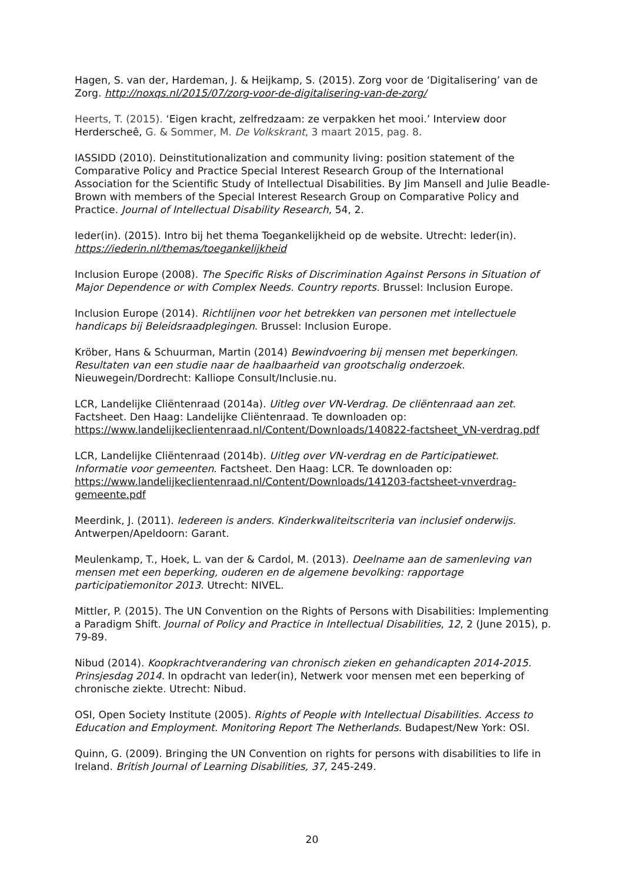Hagen, S. van der, Hardeman, J. & Heijkamp, S. (2015). Zorg voor de ‘Digitalisering’ van de Zorg. http://noxqs.nl/2015/07/zorg-voor-de-digitalisering-van-de-zorg/
Heerts, T. (2015). ‘Eigen kracht, zelfredzaam: ze verpakken het mooi.’ Interview door Herderscheê, G. & Sommer, M. De Volkskrant, 3 maart 2015, pag. 8.
IASSIDD (2010). Deinstitutionalization and community living: position statement of the Comparative Policy and Practice Special Interest Research Group of the International Association for the Scientific Study of Intellectual Disabilities. By Jim Mansell and Julie Beadle-Brown with members of the Special Interest Research Group on Comparative Policy and Practice. Journal of Intellectual Disability Research, 54, 2.
Ieder(in). (2015). Intro bij het thema Toegankelijkheid op de website. Utrecht: Ieder(in). https://iederin.nl/themas/toegankelijkheid
Inclusion Europe (2008). The Specific Risks of Discrimination Against Persons in Situation of Major Dependence or with Complex Needs. Country reports. Brussel: Inclusion Europe.
Inclusion Europe (2014). Richtlijnen voor het betrekken van personen met intellectuele handicaps bij Beleidsraadplegingen. Brussel: Inclusion Europe.
Kröber, Hans & Schuurman, Martin (2014) Bewindvoering bij mensen met beperkingen. Resultaten van een studie naar de haalbaarheid van grootschalig onderzoek. Nieuwegein/Dordrecht: Kalliope Consult/Inclusie.nu.
LCR, Landelijke Cliëntenraad (2014a). Uitleg over VN-Verdrag. De cliëntenraad aan zet. Factsheet. Den Haag: Landelijke Cliëntenraad. Te downloaden op: https://www.landelijkeclientenraad.nl/Content/Downloads/140822-factsheet_VN-verdrag.pdf
LCR, Landelijke Cliëntenraad (2014b). Uitleg over VN-verdrag en de Participatiewet. Informatie voor gemeenten. Factsheet. Den Haag: LCR. Te downloaden op: https://www.landelijkeclientenraad.nl/Content/Downloads/141203-factsheet-vnverdrag-gemeente.pdf
Meerdink, J. (2011). Iedereen is anders. Kinderkwaliteitscriteria van inclusief onderwijs. Antwerpen/Apeldoorn: Garant.
Meulenkamp, T., Hoek, L. van der & Cardol, M. (2013). Deelname aan de samenleving van mensen met een beperking, ouderen en de algemene bevolking: rapportage participatiemonitor 2013. Utrecht: NIVEL.
Mittler, P. (2015). The UN Convention on the Rights of Persons with Disabilities: Implementing a Paradigm Shift. Journal of Policy and Practice in Intellectual Disabilities, 12, 2 (June 2015), p. 79-89.
Nibud (2014). Koopkrachtverandering van chronisch zieken en gehandicapten 2014-2015. Prinsjesdag 2014. In opdracht van Ieder(in), Netwerk voor mensen met een beperking of chronische ziekte. Utrecht: Nibud.
OSI, Open Society Institute (2005). Rights of People with Intellectual Disabilities. Access to Education and Employment. Monitoring Report The Netherlands. Budapest/New York: OSI.
Quinn, G. (2009). Bringing the UN Convention on rights for persons with disabilities to life in Ireland. British Journal of Learning Disabilities, 37, 245-249.
20